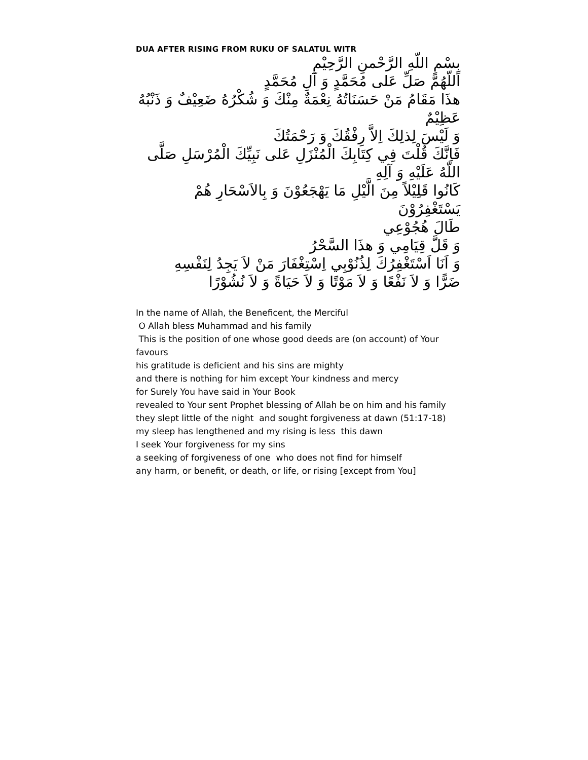DUA AFTER RISING FROM RUKU OF SALATUL WITR
بِسْمِ اللّهِ الرَّحْمنِ الرَّحِيْمِ
اَللّهُمَّ صَلِّ عَلى مُحَمَّدٍ وَ آلِ مُحَمَّدٍ
هذَا مَقَامُ مَنْ حَسَنَاتُهُ نِعْمَةٌ مِنْكَ وَ شُكْرُهُ ضَعِيْفٌ وَ ذَنْبُهُ عَظِيْمٌ
وَ لَيْسَ لِذلِكَ اِلاَّ رِفْقُكَ وَ رَحْمَتُكَ
فَاِنَّكَ قُلْتَ فِي كِتَابِكَ الْمُنْزَلِ عَلى نَبِيِّكَ الْمُرْسَلِ صَلَّى اللّهُ عَلَيْهِ وَ آلِهِ
كَانُوا قَلِيْلاً مِنَ الَّيْلِ مَا يَهْجَعُوْنَ وَ بِالاَسْحَارِ هُمْ يَسْتَغْفِرُوْنَ
طَالَ هُجُوْعِي
وَ قَلَّ قِيَامِي وَ هذَا السَّحْرُ
وَ اَنَا اَسْتَغْفِرُكَ لِذُنُوْبِي اِسْتِغْفَارَ مَنْ لاَ يَجِدُ لِنَفْسِهِ
ضَرًّا وَ لاَ نَفْعًا وَ لاَ مَوْتًا وَ لاَ حَيَاةً وَ لاَ نُشُوْرًا
In the name of Allah, the Beneficent, the Merciful
O Allah bless Muhammad and his family
This is the position of one whose good deeds are (on account) of Your favours
his gratitude is deficient and his sins are mighty
and there is nothing for him except Your kindness and mercy
for Surely You have said in Your Book
revealed to Your sent Prophet blessing of Allah be on him and his family
they slept little of the night and sought forgiveness at dawn (51:17-18)
my sleep has lengthened and my rising is less this dawn
I seek Your forgiveness for my sins
a seeking of forgiveness of one who does not find for himself
any harm, or benefit, or death, or life, or rising [except from You]